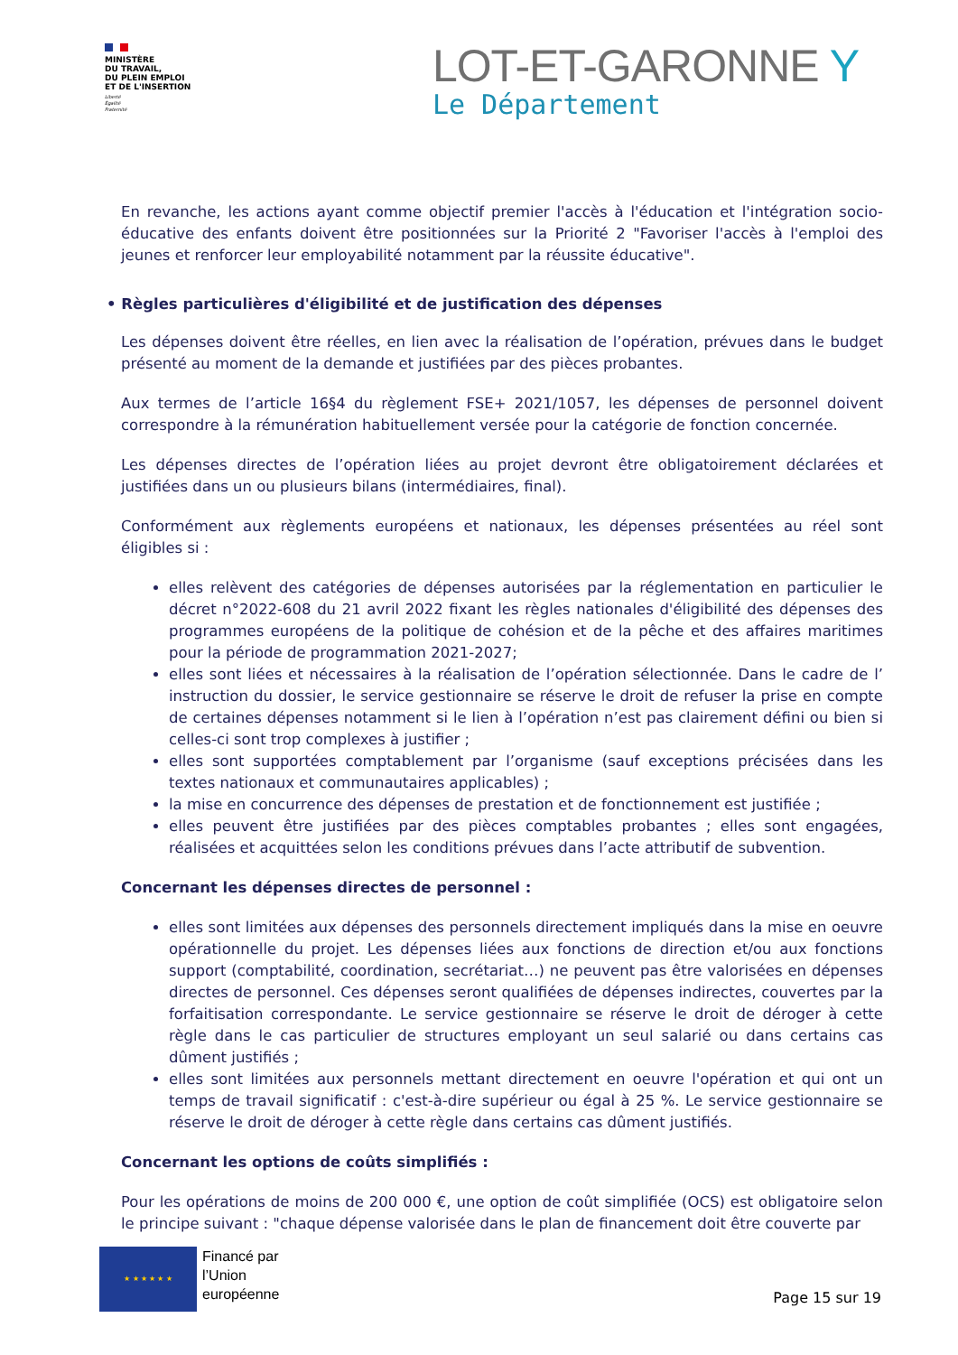MINISTÈRE
DU TRAVAIL,
DU PLEIN EMPLOI
ET DE L'INSERTION
Liberté
Égalité
Fraternité
LOT-ET-GARONNE Y
Le Département
En revanche, les actions ayant comme objectif premier l'accès à l'éducation et l'intégration socio-éducative des enfants doivent être positionnées sur la Priorité 2 "Favoriser l'accès à l'emploi des jeunes et renforcer leur employabilité notamment par la réussite éducative".
• Règles particulières d'éligibilité et de justification des dépenses
Les dépenses doivent être réelles, en lien avec la réalisation de l’opération, prévues dans le budget présenté au moment de la demande et justifiées par des pièces probantes.
Aux termes de l’article 16§4 du règlement FSE+ 2021/1057, les dépenses de personnel doivent correspondre à la rémunération habituellement versée pour la catégorie de fonction concernée.
Les dépenses directes de l’opération liées au projet devront être obligatoirement déclarées et justifiées dans un ou plusieurs bilans (intermédiaires, final).
Conformément aux règlements européens et nationaux, les dépenses présentées au réel sont éligibles si :
elles relèvent des catégories de dépenses autorisées par la réglementation en particulier le décret n°2022-608 du 21 avril 2022 fixant les règles nationales d'éligibilité des dépenses des programmes européens de la politique de cohésion et de la pêche et des affaires maritimes pour la période de programmation 2021-2027;
elles sont liées et nécessaires à la réalisation de l’opération sélectionnée. Dans le cadre de l’ instruction du dossier, le service gestionnaire se réserve le droit de refuser la prise en compte de certaines dépenses notamment si le lien à l’opération n’est pas clairement défini ou bien si celles-ci sont trop complexes à justifier ;
elles sont supportées comptablement par l’organisme (sauf exceptions précisées dans les textes nationaux et communautaires applicables) ;
la mise en concurrence des dépenses de prestation et de fonctionnement est justifiée ;
elles peuvent être justifiées par des pièces comptables probantes ; elles sont engagées, réalisées et acquittées selon les conditions prévues dans l’acte attributif de subvention.
Concernant les dépenses directes de personnel :
elles sont limitées aux dépenses des personnels directement impliqués dans la mise en oeuvre opérationnelle du projet. Les dépenses liées aux fonctions de direction et/ou aux fonctions support (comptabilité, coordination, secrétariat…) ne peuvent pas être valorisées en dépenses directes de personnel. Ces dépenses seront qualifiées de dépenses indirectes, couvertes par la forfaitisation correspondante. Le service gestionnaire se réserve le droit de déroger à cette règle dans le cas particulier de structures employant un seul salarié ou dans certains cas dûment justifiés ;
elles sont limitées aux personnels mettant directement en oeuvre l'opération et qui ont un temps de travail significatif : c'est-à-dire supérieur ou égal à 25 %. Le service gestionnaire se réserve le droit de déroger à cette règle dans certains cas dûment justifiés.
Concernant les options de coûts simplifiés :
Pour les opérations de moins de 200 000 €, une option de coût simplifiée (OCS) est obligatoire selon le principe suivant : "chaque dépense valorisée dans le plan de financement doit être couverte par
★ ★ ★ ★ ★ ★
Financé par
l’Union
européenne
Page 15 sur 19